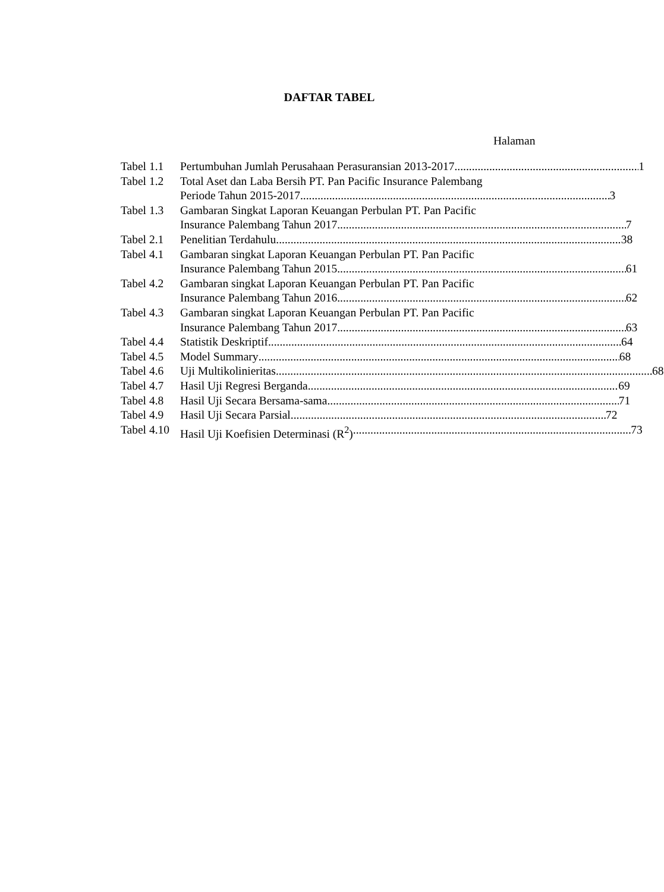DAFTAR TABEL
Halaman
Tabel 1.1
Pertumbuhan Jumlah Perusahaan Perasuransian 2013-2017 1
Tabel 1.2
Total Aset dan Laba Bersih PT. Pan Pacific Insurance Palembang
Periode Tahun 2015-2017 3
Tabel 1.3
Gambaran Singkat Laporan Keuangan Perbulan PT. Pan Pacific
Insurance Palembang Tahun 2017 7
Tabel 2.1
Penelitian Terdahulu 38
Tabel 4.1
Gambaran singkat Laporan Keuangan Perbulan PT. Pan Pacific
Insurance Palembang Tahun 2015 61
Tabel 4.2
Gambaran singkat Laporan Keuangan Perbulan PT. Pan Pacific
Insurance Palembang Tahun 2016 62
Tabel 4.3
Gambaran singkat Laporan Keuangan Perbulan PT. Pan Pacific
Insurance Palembang Tahun 2017 63
Tabel 4.4
Statistik Deskriptif 64
Tabel 4.5
Model Summary 68
Tabel 4.6
Uji Multikolinieritas 68
Tabel 4.7
Hasil Uji Regresi Berganda 69
Tabel 4.8
Hasil Uji Secara Bersama-sama 71
Tabel 4.9
Hasil Uji Secara Parsial 72
Tabel 4.10
Hasil Uji Koefisien Determinasi (R<sup>2</sup>) 73